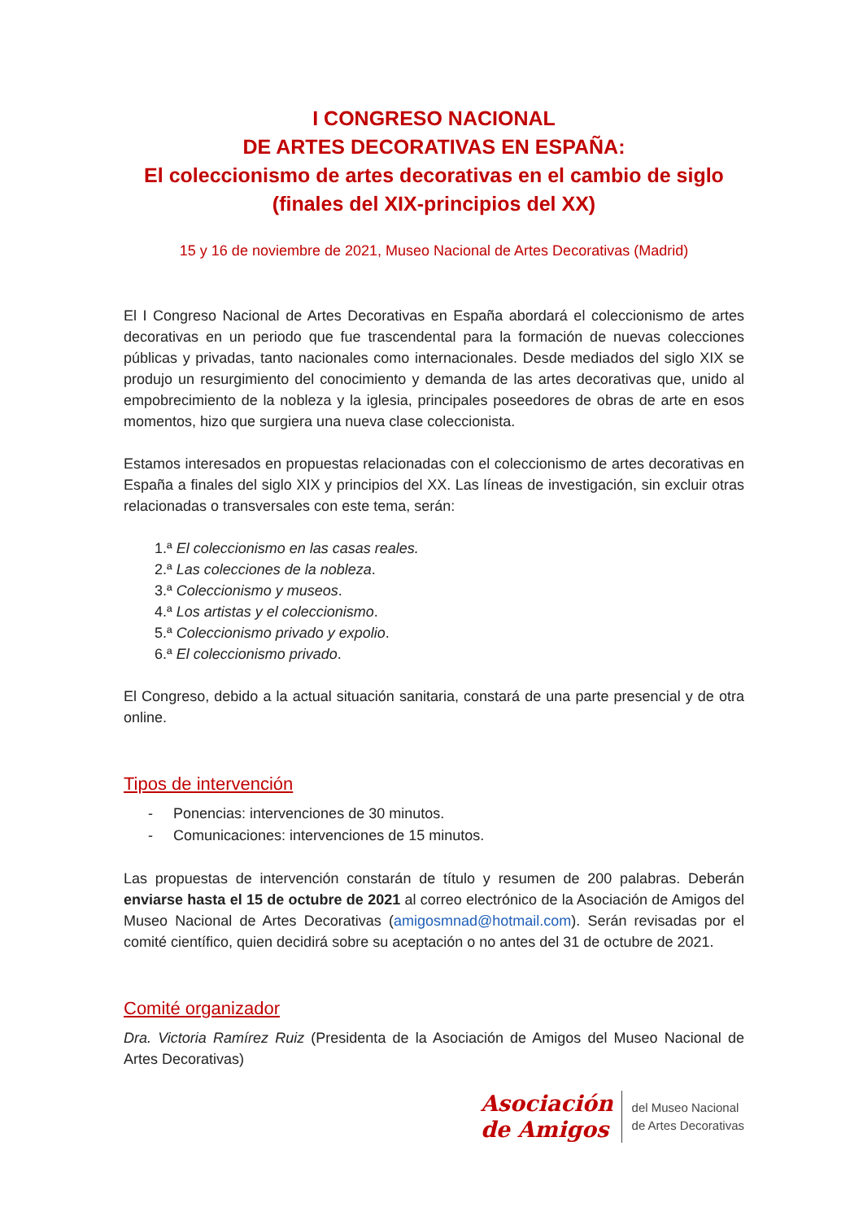I CONGRESO NACIONAL
DE ARTES DECORATIVAS EN ESPAÑA:
El coleccionismo de artes decorativas en el cambio de siglo
(finales del XIX-principios del XX)
15 y 16 de noviembre de 2021, Museo Nacional de Artes Decorativas (Madrid)
El I Congreso Nacional de Artes Decorativas en España abordará el coleccionismo de artes decorativas en un periodo que fue trascendental para la formación de nuevas colecciones públicas y privadas, tanto nacionales como internacionales. Desde mediados del siglo XIX se produjo un resurgimiento del conocimiento y demanda de las artes decorativas que, unido al empobrecimiento de la nobleza y la iglesia, principales poseedores de obras de arte en esos momentos, hizo que surgiera una nueva clase coleccionista.
Estamos interesados en propuestas relacionadas con el coleccionismo de artes decorativas en España a finales del siglo XIX y principios del XX. Las líneas de investigación, sin excluir otras relacionadas o transversales con este tema, serán:
1.ª El coleccionismo en las casas reales.
2.ª Las colecciones de la nobleza.
3.ª Coleccionismo y museos.
4.ª Los artistas y el coleccionismo.
5.ª Coleccionismo privado y expolio.
6.ª El coleccionismo privado.
El Congreso, debido a la actual situación sanitaria, constará de una parte presencial y de otra online.
Tipos de intervención
- Ponencias: intervenciones de 30 minutos.
- Comunicaciones: intervenciones de 15 minutos.
Las propuestas de intervención constarán de título y resumen de 200 palabras. Deberán enviarse hasta el 15 de octubre de 2021 al correo electrónico de la Asociación de Amigos del Museo Nacional de Artes Decorativas (amigosmnad@hotmail.com). Serán revisadas por el comité científico, quien decidirá sobre su aceptación o no antes del 31 de octubre de 2021.
Comité organizador
Dra. Victoria Ramírez Ruiz (Presidenta de la Asociación de Amigos del Museo Nacional de Artes Decorativas)
Asociación
de Amigos
del Museo Nacional
de Artes Decorativas